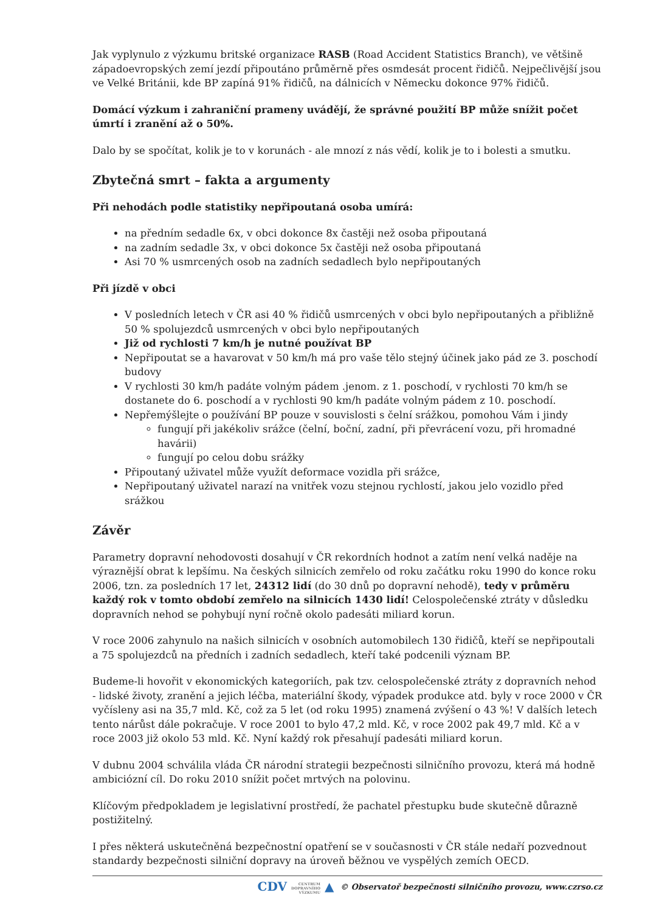Jak vyplynulo z výzkumu britské organizace RASB (Road Accident Statistics Branch), ve většině západoevropských zemí jezdí připoutáno průměrně přes osmdesát procent řidičů. Nejpečlivější jsou ve Velké Británii, kde BP zapíná 91% řidičů, na dálnicích v Německu dokonce 97% řidičů.
Domácí výzkum i zahraniční prameny uvádějí, že správné použití BP může snížit počet úmrtí i zranění až o 50%.
Dalo by se spočítat, kolik je to v korunách - ale mnozí z nás vědí, kolik je to i bolesti a smutku.
Zbytečná smrt – fakta a argumenty
Při nehodách podle statistiky nepřipoutaná osoba umírá:
na předním sedadle 6x, v obci dokonce 8x častěji než osoba připoutaná
na zadním sedadle 3x, v obci dokonce 5x častěji než osoba připoutaná
Asi 70 % usmrcených osob na zadních sedadlech bylo nepřipoutaných
Při jízdě v obci
V posledních letech v ČR asi 40 % řidičů usmrcených v obci bylo nepřipoutaných a přibližně 50 % spolujezdců usmrcených v obci bylo nepřipoutaných
Již od rychlosti 7 km/h je nutné používat BP
Nepřipoutat se a havarovat v 50 km/h má pro vaše tělo stejný účinek jako pád ze 3. poschodí budovy
V rychlosti 30 km/h padáte volným pádem .jenom. z 1. poschodí, v rychlosti 70 km/h se dostanete do 6. poschodí a v rychlosti 90 km/h padáte volným pádem z 10. poschodí.
Nepřemýšlejte o používání BP pouze v souvislosti s čelní srážkou, pomohou Vám i jindy
fungují při jakékoliv srážce (čelní, boční, zadní, při převrácení vozu, při hromadné havárii)
fungují po celou dobu srážky
Připoutaný uživatel může využít deformace vozidla při srážce,
Nepřipoutaný uživatel narazí na vnitřek vozu stejnou rychlostí, jakou jelo vozidlo před srážkou
Závěr
Parametry dopravní nehodovosti dosahují v ČR rekordních hodnot a zatím není velká naděje na výraznější obrat k lepšímu. Na českých silnicích zemřelo od roku začátku roku 1990 do konce roku 2006, tzn. za posledních 17 let, 24312 lidí (do 30 dnů po dopravní nehodě), tedy v průměru každý rok v tomto období zemřelo na silnicích 1430 lidí! Celospolečenské ztráty v důsledku dopravních nehod se pohybují nyní ročně okolo padesáti miliard korun.
V roce 2006 zahynulo na našich silnicích v osobních automobilech 130 řidičů, kteří se nepřipoutali a 75 spolujezdců na předních i zadních sedadlech, kteří také podcenili význam BP.
Budeme-li hovořit v ekonomických kategoriích, pak tzv. celospolečenské ztráty z dopravních nehod - lidské životy, zranění a jejich léčba, materiální škody, výpadek produkce atd. byly v roce 2000 v ČR vyčísleny asi na 35,7 mld. Kč, což za 5 let (od roku 1995) znamená zvýšení o 43 %! V dalších letech tento nárůst dále pokračuje. V roce 2001 to bylo 47,2 mld. Kč, v roce 2002 pak 49,7 mld. Kč a v roce 2003 již okolo 53 mld. Kč. Nyní každý rok přesahují padesáti miliard korun.
V dubnu 2004 schválila vláda ČR národní strategii bezpečnosti silničního provozu, která má hodně ambiciózní cíl. Do roku 2010 snížit počet mrtvých na polovinu.
Klíčovým předpokladem je legislativní prostředí, že pachatel přestupku bude skutečně důrazně postižitelný.
I přes některá uskutečněná bezpečnostní opatření se v současnosti v ČR stále nedaří pozvednout standardy bezpečnosti silniční dopravy na úroveň běžnou ve vyspělých zemích OECD.
CDV CENTRUM
DOPRAVNÍHO
VÝZKUMU ▲ © Observatoř bezpečnosti silničního provozu, www.czrso.cz